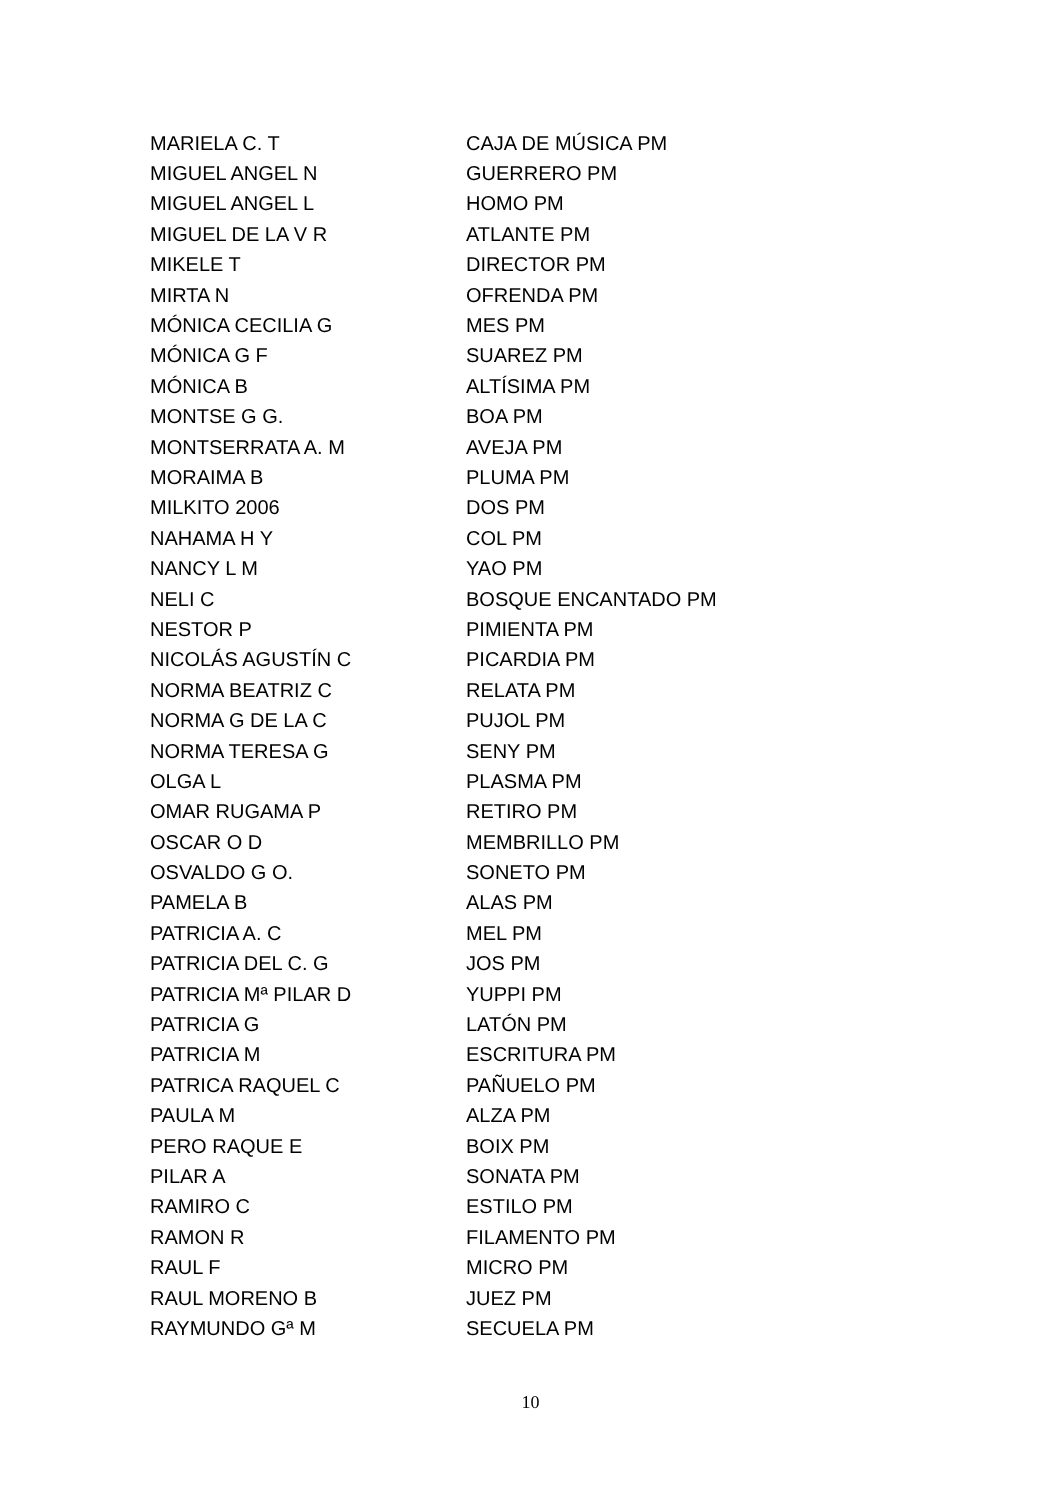| MARIELA C. T | CAJA DE MÚSICA PM |
| MIGUEL ANGEL N | GUERRERO PM |
| MIGUEL ANGEL L | HOMO PM |
| MIGUEL DE LA V R | ATLANTE PM |
| MIKELE T | DIRECTOR PM |
| MIRTA N | OFRENDA PM |
| MÓNICA CECILIA G | MES PM |
| MÓNICA G F | SUAREZ PM |
| MÓNICA B | ALTÍSIMA PM |
| MONTSE G G. | BOA PM |
| MONTSERRATA A. M | AVEJA PM |
| MORAIMA B | PLUMA PM |
| MILKITO 2006 | DOS PM |
| NAHAMA H Y | COL PM |
| NANCY L M | YAO PM |
| NELI C | BOSQUE ENCANTADO PM |
| NESTOR P | PIMIENTA PM |
| NICOLÁS AGUSTÍN C | PICARDIA PM |
| NORMA BEATRIZ C | RELATA PM |
| NORMA G DE LA C | PUJOL PM |
| NORMA TERESA G | SENY PM |
| OLGA L | PLASMA PM |
| OMAR RUGAMA P | RETIRO PM |
| OSCAR O D | MEMBRILLO PM |
| OSVALDO G O. | SONETO PM |
| PAMELA B | ALAS PM |
| PATRICIA A. C | MEL PM |
| PATRICIA DEL C. G | JOS PM |
| PATRICIA Mª PILAR D | YUPPI PM |
| PATRICIA G | LATÓN PM |
| PATRICIA M | ESCRITURA PM |
| PATRICA RAQUEL C | PAÑUELO PM |
| PAULA M | ALZA PM |
| PERO RAQUE E | BOIX PM |
| PILAR A | SONATA PM |
| RAMIRO C | ESTILO PM |
| RAMON R | FILAMENTO PM |
| RAUL F | MICRO PM |
| RAUL MORENO B | JUEZ PM |
| RAYMUNDO Gª M | SECUELA PM |
10